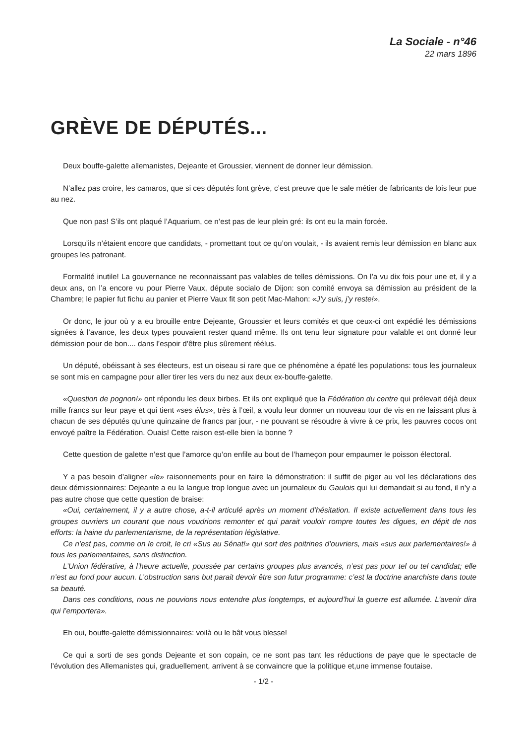La Sociale - n°46
22 mars 1896
GRÈVE DE DÉPUTÉS...
Deux bouffe-galette allemanistes, Dejeante et Groussier, viennent de donner leur démission.
N’allez pas croire, les camaros, que si ces députés font grève, c’est preuve que le sale métier de fabricants de lois leur pue au nez.
Que non pas! S’ils ont plaqué l’Aquarium, ce n’est pas de leur plein gré: ils ont eu la main forcée.
Lorsqu’ils n’étaient encore que candidats, - promettant tout ce qu’on voulait, - ils avaient remis leur démission en blanc aux groupes les patronant.
Formalité inutile! La gouvernance ne reconnaissant pas valables de telles démissions. On l’a vu dix fois pour une et, il y a deux ans, on l’a encore vu pour Pierre Vaux, députe socialo de Dijon: son comité envoya sa démission au président de la Chambre; le papier fut fichu au panier et Pierre Vaux fit son petit Mac-Mahon: «J’y suis, j’y reste!».
Or donc, le jour où y a eu brouille entre Dejeante, Groussier et leurs comités et que ceux-ci ont expédié les démissions signées à l’avance, les deux types pouvaient rester quand même. Ils ont tenu leur signature pour valable et ont donné leur démission pour de bon.... dans l’espoir d’être plus sûrement réélus.
Un député, obéissant à ses électeurs, est un oiseau si rare que ce phénomène a épaté les populations: tous les journaleux se sont mis en campagne pour aller tirer les vers du nez aux deux ex-bouffe-galette.
«Question de pognon!» ont répondu les deux birbes. Et ils ont expliqué que la Fédération du centre qui prélevait déjà deux mille francs sur leur paye et qui tient «ses élus», très à l’œil, a voulu leur donner un nouveau tour de vis en ne laissant plus à chacun de ses députés qu’une quinzaine de francs par jour, - ne pouvant se résoudre à vivre à ce prix, les pauvres cocos ont envoyé paître la Fédération. Ouais! Cette raison est-elle bien la bonne ?
Cette question de galette n’est que l’amorce qu’on enfile au bout de l’hameçon pour empaumer le poisson électoral.
Y a pas besoin d’aligner «le» raisonnements pour en faire la démonstration: il suffit de piger au vol les déclarations des deux démissionnaires: Dejeante a eu la langue trop longue avec un journaleux du Gaulois qui lui demandait si au fond, il n’y a pas autre chose que cette question de braise:
«Oui, certainement, il y a autre chose, a-t-il articulé après un moment d’hésitation. Il existe actuellement dans tous les groupes ouvriers un courant que nous voudrions remonter et qui parait vouloir rompre toutes les digues, en dépit de nos efforts: la haine du parlementarisme, de la représentation législative.
Ce n’est pas, comme on le croit, le cri «Sus au Sénat!» qui sort des poitrines d’ouvriers, mais «sus aux parlementaires!» à tous les parlementaires, sans distinction.
L’Union fédérative, à l’heure actuelle, poussée par certains groupes plus avancés, n’est pas pour tel ou tel candidat; elle n’est au fond pour aucun. L’obstruction sans but parait devoir être son futur programme: c’est la doctrine anarchiste dans toute sa beauté.
Dans ces conditions, nous ne pouvions nous entendre plus longtemps, et aujourd’hui la guerre est allumée. L’avenir dira qui l’emportera».
Eh oui, bouffe-galette démissionnaires: voilà ou le bât vous blesse!
Ce qui a sorti de ses gonds Dejeante et son copain, ce ne sont pas tant les réductions de paye que le spectacle de l’évolution des Allemanistes qui, graduellement, arrivent à se convaincre que la politique et,une immense foutaise.
- 1/2 -